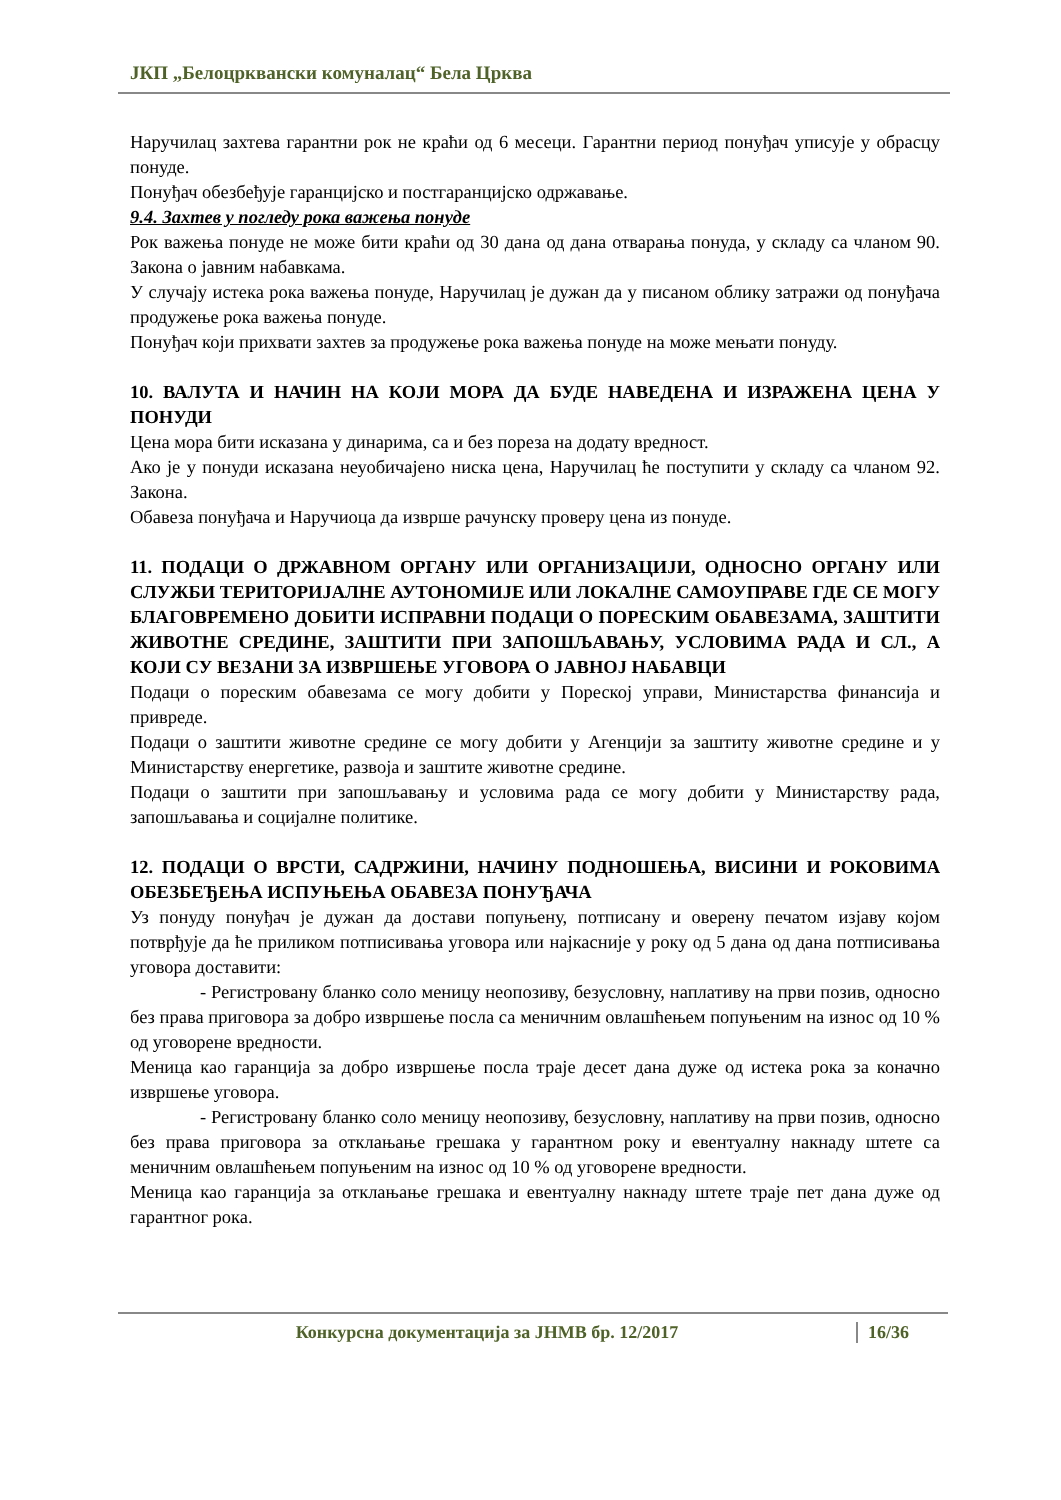ЈКП „Белоцрквански комуналац“ Бела Црква
Наручилац захтева гарантни рок не краћи од 6 месеци. Гарантни период понуђач уписује у обрасцу понуде.
Понуђач обезбеђује гаранцијско и постгаранцијско одржавање.
9.4. Захтев у погледу рока важења понуде
Рок важења понуде не може бити краћи од 30 дана од дана отварања понуда, у складу са чланом 90. Закона о јавним набавкама.
У случају истека рока важења понуде, Наручилац је дужан да у писаном облику затражи од понуђача продужење рока важења понуде.
Понуђач који прихвати захтев за продужење рока важења понуде на може мењати понуду.
10. ВАЛУТА И НАЧИН НА КОЈИ МОРА ДА БУДЕ НАВЕДЕНА И ИЗРАЖЕНА ЦЕНА У ПОНУДИ
Цена мора бити исказана у динарима, са и без пореза на додату вредност.
Ако је у понуди исказана неуобичајено ниска цена, Наручилац ће поступити у складу са чланом 92. Закона.
Обавеза понуђача и Наручиоца да изврше рачунску проверу цена из понуде.
11. ПОДАЦИ О ДРЖАВНОМ ОРГАНУ ИЛИ ОРГАНИЗАЦИЈИ, ОДНОСНО ОРГАНУ ИЛИ СЛУЖБИ ТЕРИТОРИЈАЛНЕ АУТОНОМИЈЕ ИЛИ ЛОКАЛНЕ САМОУПРАВЕ ГДЕ СЕ МОГУ БЛАГОВРЕМЕНО ДОБИТИ ИСПРАВНИ ПОДАЦИ О ПОРЕСКИМ ОБАВЕЗАМА, ЗАШТИТИ ЖИВОТНЕ СРЕДИНЕ, ЗАШТИТИ ПРИ ЗАПОШЉАВАЊУ, УСЛОВИМА РАДА И СЛ., А КОЈИ СУ ВЕЗАНИ ЗА ИЗВРШЕЊЕ УГОВОРА О ЈАВНОЈ НАБАВЦИ
Подаци о пореским обавезама се могу добити у Пореској управи, Министарства финансија и привреде.
Подаци о заштити животне средине се могу добити у Агенцији за заштиту животне средине и у Министарству енергетике, развоја и заштите животне средине.
Подаци о заштити при запошљавању и условима рада се могу добити у Министарству рада, запошљавања и социјалне политике.
12. ПОДАЦИ О ВРСТИ, САДРЖИНИ, НАЧИНУ ПОДНОШЕЊА, ВИСИНИ И РОКОВИМА ОБЕЗБЕЂЕЊА ИСПУЊЕЊА ОБАВЕЗА ПОНУЂАЧА
Уз понуду понуђач је дужан да достави попуњену, потписану и оверену печатом изјаву којом потврђује да ће приликом потписивања уговора или најкасније у року од 5 дана од дана потписивања уговора доставити:
- Регистровану бланко соло меницу неопозиву, безусловну, наплативу на први позив, односно без права приговора за добро извршење посла са меничним овлашћењем попуњеним на износ од 10 % од уговорене вредности.
Меница као гаранција за добро извршење посла траје десет дана дуже од истека рока за коначно извршење уговора.
- Регистровану бланко соло меницу неопозиву, безусловну, наплативу на први позив, односно без права приговора за отклањање грешака у гарантном року и евентуалну накнаду штете са меничним овлашћењем попуњеним на износ од 10 % од уговорене вредности.
Меница као гаранција за отклањање грешака и евентуалну накнаду штете траје пет дана дуже од гарантног рока.
Конкурсна документација за ЈНМВ бр. 12/2017 16/36